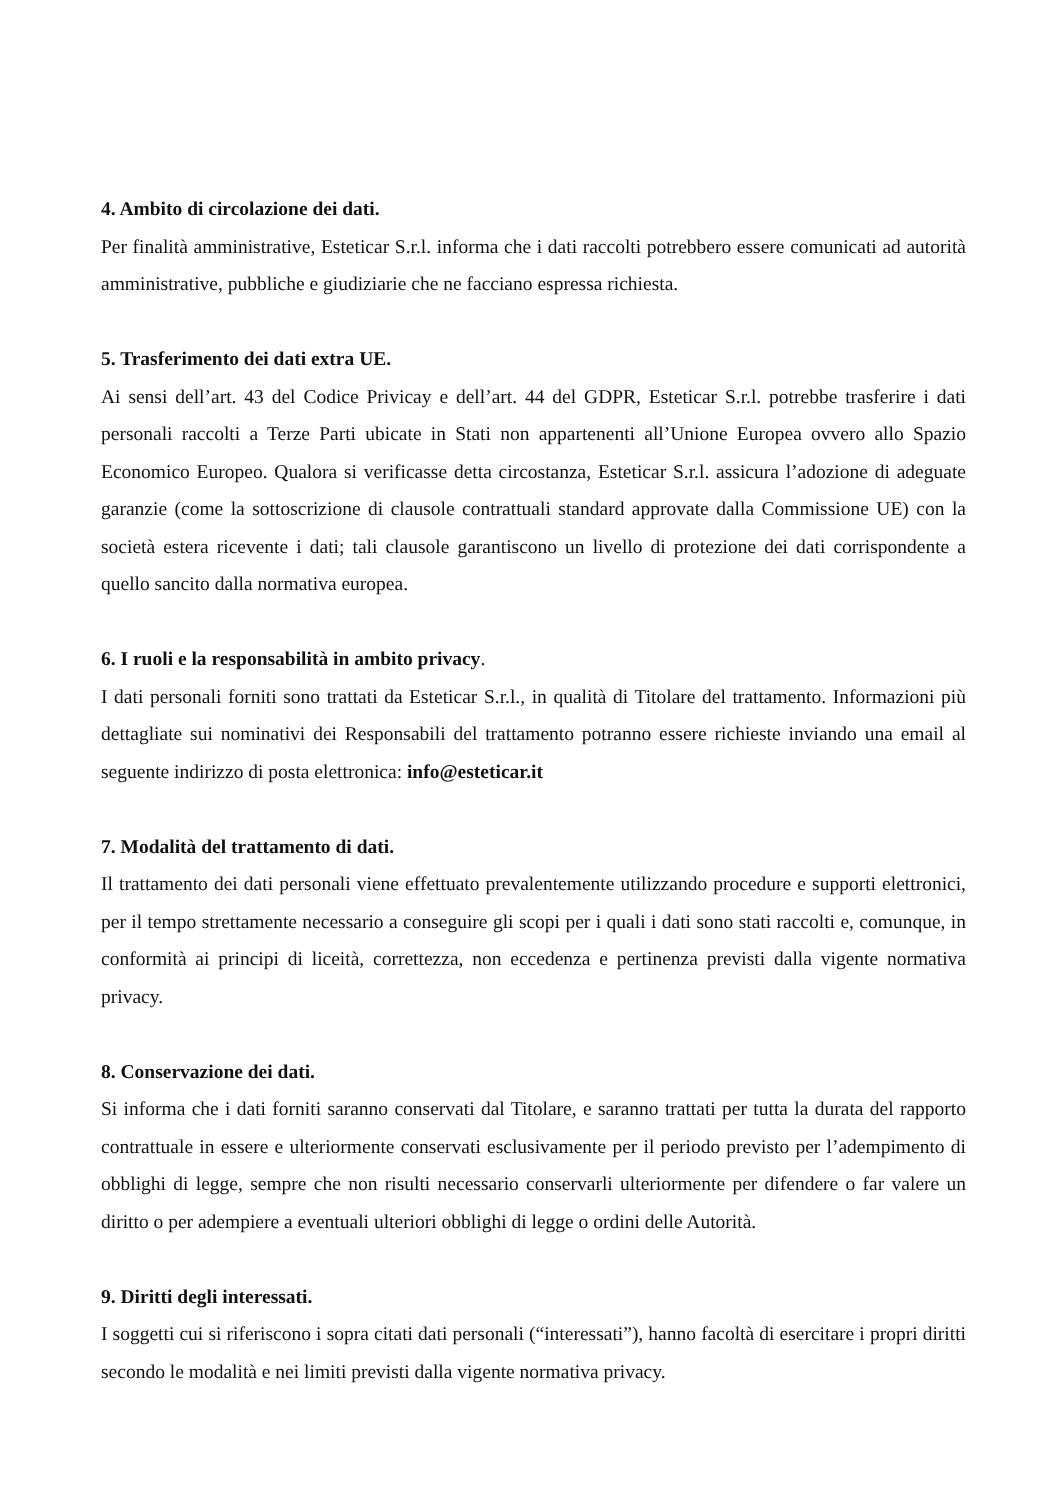4. Ambito di circolazione dei dati.
Per finalità amministrative, Esteticar S.r.l. informa che i dati raccolti potrebbero essere comunicati ad autorità amministrative, pubbliche e giudiziarie che ne facciano espressa richiesta.
5. Trasferimento dei dati extra UE.
Ai sensi dell’art. 43 del Codice Privicay e dell’art. 44 del GDPR, Esteticar S.r.l. potrebbe trasferire i dati personali raccolti a Terze Parti ubicate in Stati non appartenenti all’Unione Europea ovvero allo Spazio Economico Europeo. Qualora si verificasse detta circostanza, Esteticar S.r.l. assicura l’adozione di adeguate garanzie (come la sottoscrizione di clausole contrattuali standard approvate dalla Commissione UE) con la società estera ricevente i dati; tali clausole garantiscono un livello di protezione dei dati corrispondente a quello sancito dalla normativa europea.
6. I ruoli e la responsabilità in ambito privacy.
I dati personali forniti sono trattati da Esteticar S.r.l., in qualità di Titolare del trattamento. Informazioni più dettagliate sui nominativi dei Responsabili del trattamento potranno essere richieste inviando una email al seguente indirizzo di posta elettronica: info@esteticar.it
7. Modalità del trattamento di dati.
Il trattamento dei dati personali viene effettuato prevalentemente utilizzando procedure e supporti elettronici, per il tempo strettamente necessario a conseguire gli scopi per i quali i dati sono stati raccolti e, comunque, in conformità ai principi di liceità, correttezza, non eccedenza e pertinenza previsti dalla vigente normativa privacy.
8. Conservazione dei dati.
Si informa che i dati forniti saranno conservati dal Titolare, e saranno trattati per tutta la durata del rapporto contrattuale in essere e ulteriormente conservati esclusivamente per il periodo previsto per l’adempimento di obblighi di legge, sempre che non risulti necessario conservarli ulteriormente per difendere o far valere un diritto o per adempiere a eventuali ulteriori obblighi di legge o ordini delle Autorità.
9. Diritti degli interessati.
I soggetti cui si riferiscono i sopra citati dati personali (“interessati”), hanno facoltà di esercitare i propri diritti secondo le modalità e nei limiti previsti dalla vigente normativa privacy.